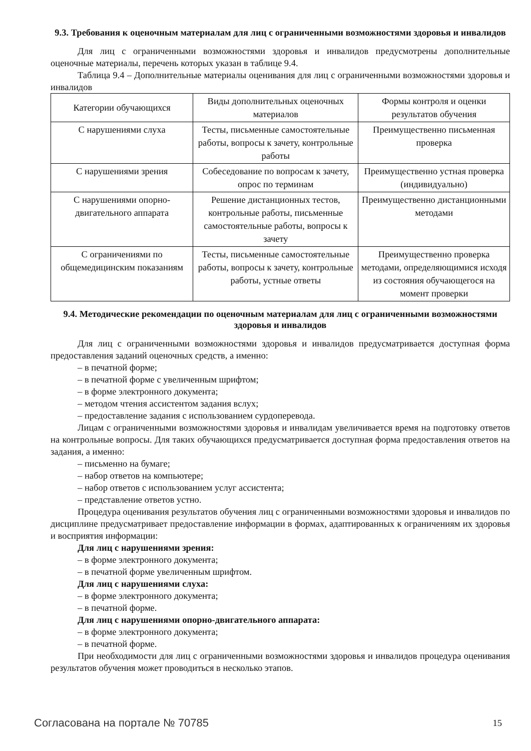9.3. Требования к оценочным материалам для лиц с ограниченными возможностями здоровья и инвалидов
Для лиц с ограниченными возможностями здоровья и инвалидов предусмотрены дополнительные оценочные материалы, перечень которых указан в таблице 9.4.
Таблица 9.4 – Дополнительные материалы оценивания для лиц с ограниченными возможностями здоровья и инвалидов
| Категории обучающихся | Виды дополнительных оценочных материалов | Формы контроля и оценки результатов обучения |
| С нарушениями слуха | Тесты, письменные самостоятельные работы, вопросы к зачету, контрольные работы | Преимущественно письменная проверка |
| С нарушениями зрения | Собеседование по вопросам к зачету, опрос по терминам | Преимущественно устная проверка (индивидуально) |
| С нарушениями опорно-двигательного аппарата | Решение дистанционных тестов, контрольные работы, письменные самостоятельные работы, вопросы к зачету | Преимущественно дистанционными методами |
| С ограничениями по общемедицинским показаниям | Тесты, письменные самостоятельные работы, вопросы к зачету, контрольные работы, устные ответы | Преимущественно проверка методами, определяющимися исходя из состояния обучающегося на момент проверки |
9.4. Методические рекомендации по оценочным материалам для лиц с ограниченными возможностями здоровья и инвалидов
Для лиц с ограниченными возможностями здоровья и инвалидов предусматривается доступная форма предоставления заданий оценочных средств, а именно:
– в печатной форме;
– в печатной форме с увеличенным шрифтом;
– в форме электронного документа;
– методом чтения ассистентом задания вслух;
– предоставление задания с использованием сурдоперевода.
Лицам с ограниченными возможностями здоровья и инвалидам увеличивается время на подготовку ответов на контрольные вопросы. Для таких обучающихся предусматривается доступная форма предоставления ответов на задания, а именно:
– письменно на бумаге;
– набор ответов на компьютере;
– набор ответов с использованием услуг ассистента;
– представление ответов устно.
Процедура оценивания результатов обучения лиц с ограниченными возможностями здоровья и инвалидов по дисциплине предусматривает предоставление информации в формах, адаптированных к ограничениям их здоровья и восприятия информации:
Для лиц с нарушениями зрения:
– в форме электронного документа;
– в печатной форме увеличенным шрифтом.
Для лиц с нарушениями слуха:
– в форме электронного документа;
– в печатной форме.
Для лиц с нарушениями опорно-двигательного аппарата:
– в форме электронного документа;
– в печатной форме.
При необходимости для лиц с ограниченными возможностями здоровья и инвалидов процедура оценивания результатов обучения может проводиться в несколько этапов.
Согласована на портале № 70785 15